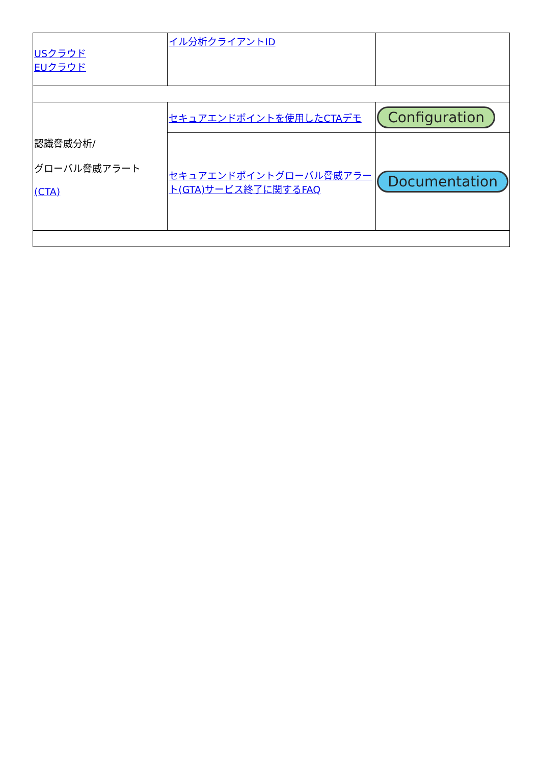| USクラウド EUクラウド | イル分析クライアントID | |
| 認識脅威分析/ グローバル脅威アラート (CTA) | セキュアエンドポイントを使用したCTAデモ | Configuration |
| | セキュアエンドポイントグローバル脅威アラート(GTA)サービス終了に関するFAQ | Documentation |